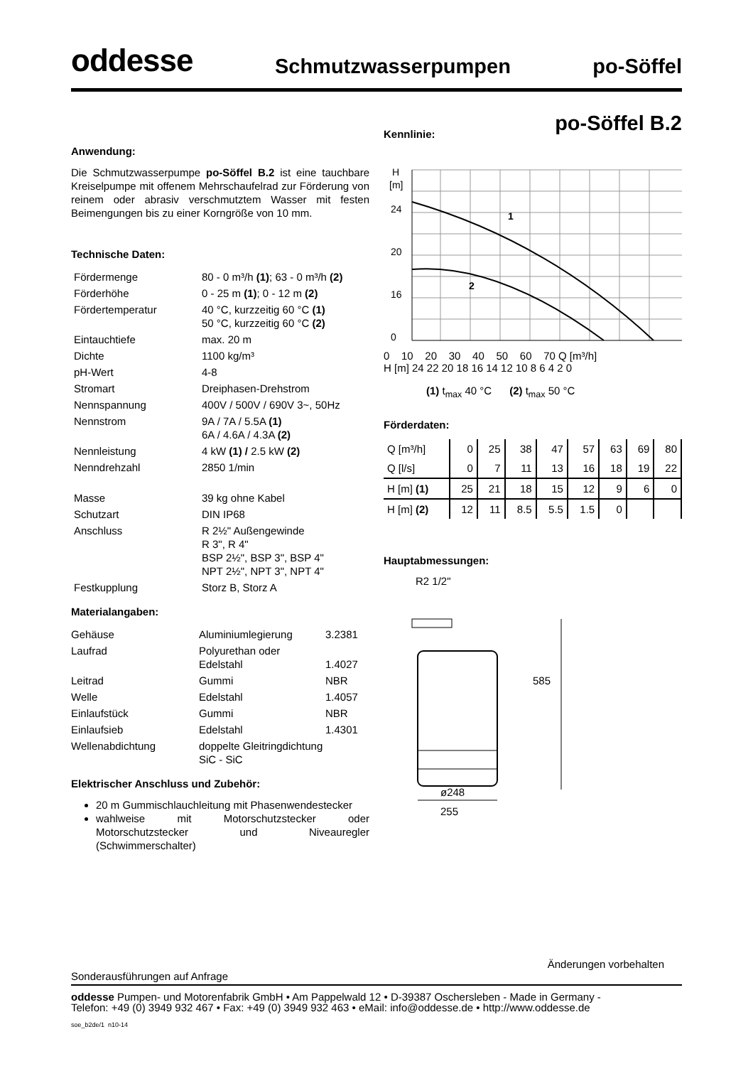oddesse Schmutzwasserpumpen po-Söffel
po-Söffel B.2
Anwendung:
Die Schmutzwasserpumpe po-Söffel B.2 ist eine tauchbare Kreiselpumpe mit offenem Mehrschaufelrad zur Förderung von reinem oder abrasiv verschmutztem Wasser mit festen Beimengungen bis zu einer Korngröße von 10 mm.
Technische Daten:
| Fördermenge | 80 - 0 m³/h (1) ; 63 - 0 m³/h (2) |
| Förderhöhe | 0 - 25 m (1) ; 0 - 12 m (2) |
| Fördertemperatur | 40 °C, kurzzeitig 60 °C (1) 50 °C, kurzzeitig 60 °C (2) |
| Eintauchtiefe | max. 20 m |
| Dichte | 1100 kg/m³ |
| pH-Wert | 4-8 |
| Stromart | Dreiphasen-Drehstrom |
| Nennspannung | 400V / 500V / 690V 3~, 50Hz |
| Nennstrom | 9A / 7A / 5.5A (1) 6A / 4.6A / 4.3A (2) |
| Nennleistung | 4 kW (1) / 2.5 kW (2) |
| Nenndrehzahl | 2850 1/min |
| Masse | 39 kg ohne Kabel |
| Schutzart | DIN IP68 |
| Anschluss | R 2½" Außengewinde R 3", R 4" BSP 2½", BSP 3", BSP 4" NPT 2½", NPT 3", NPT 4" |
| Festkupplung | Storz B, Storz A |
Materialangaben:
| Gehäuse | Aluminiumlegierung | 3.2381 |
| Laufrad | Polyurethan oder Edelstahl | 1.4027 |
| Leitrad | Gummi | NBR |
| Welle | Edelstahl | 1.4057 |
| Einlaufstück | Gummi | NBR |
| Einlaufsieb | Edelstahl | 1.4301 |
| Wellenabdichtung | doppelte Gleitringdichtung SiC - SiC | |
Elektrischer Anschluss und Zubehör:
20 m Gummischlauchleitung mit Phasenwendestecker
wahlweise mit Motorschutzstecker oder Motorschutzstecker und Niveauregler (Schwimmerschalter)
Kennlinie:
H
[m]
24
20
16
0
1
2
0 10 20 30 40 50 60 70 Q [m³/h]
H [m] 24 22 20 18 16 14 12 10 8 6 4 2 0
(1) t<sub>max</sub> 40 °C (2) t<sub>max</sub> 50 °C
Förderdaten:
| Q [m³/h] | 0 | 25 | 38 | 47 | 57 | 63 | 69 | 80 |
| Q [l/s] | 0 | 7 | 11 | 13 | 16 | 18 | 19 | 22 |
| H [m] (1) | 25 | 21 | 18 | 15 | 12 | 9 | 6 | 0 |
| H [m] (2) | 12 | 11 | 8.5 | 5.5 | 1.5 | 0 | | |
Hauptabmessungen:
R2 1/2"
585
ø248
255
Änderungen vorbehalten
Sonderausführungen auf Anfrage
oddesse Pumpen- und Motorenfabrik GmbH • Am Pappelwald 12 • D-39387 Oschersleben - Made in Germany -
Telefon: +49 (0) 3949 932 467 • Fax: +49 (0) 3949 932 463 • eMail: info@oddesse.de • http://www.oddesse.de
soe_b2de/1 n10-14